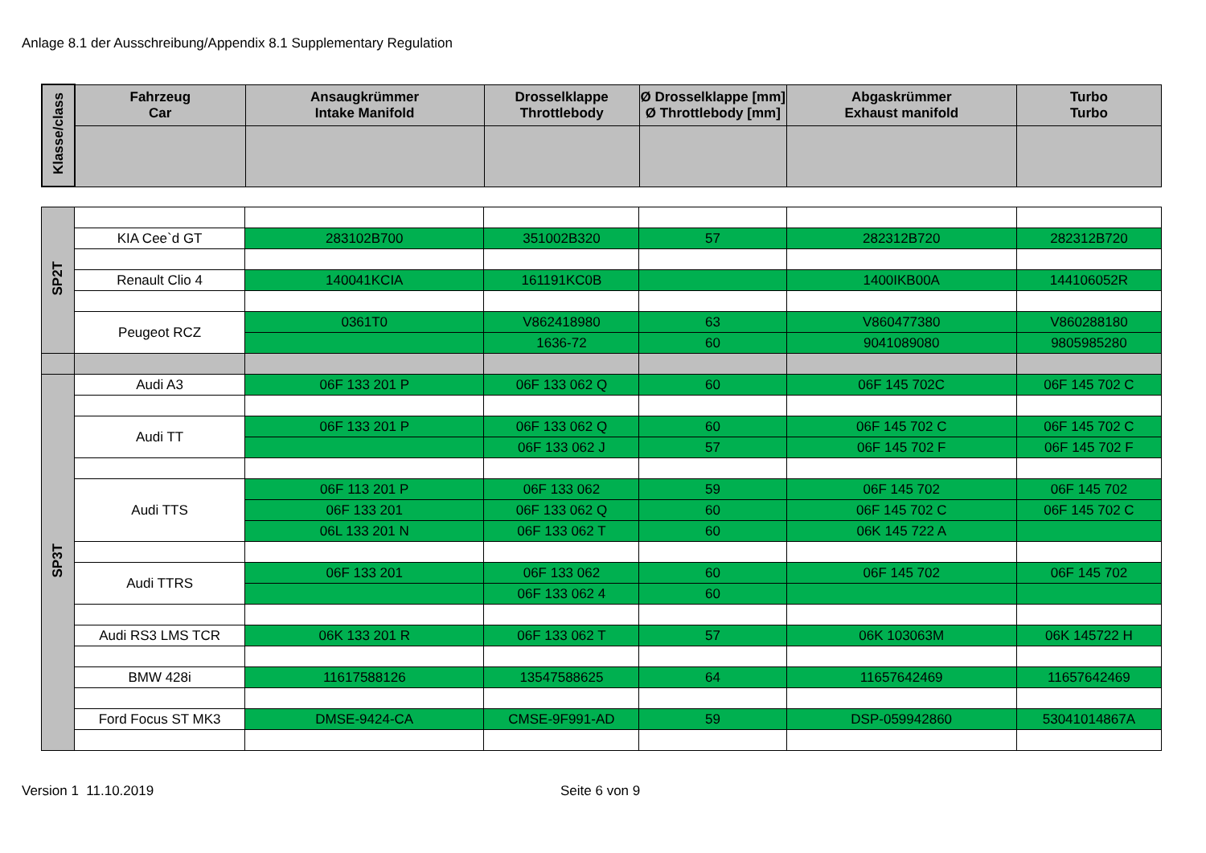Anlage 8.1 der Ausschreibung/Appendix 8.1 Supplementary Regulation
| Klasse/class | Fahrzeug Car | Ansaugkrümmer Intake Manifold | Drosselklappe Throttlebody | Ø Drosselklappe [mm] Ø Throttlebody [mm] | Abgaskrümmer Exhaust manifold | Turbo Turbo |
| --- | --- | --- | --- | --- | --- | --- |
| SP2T | | | | | | |
| | KIA Cee`d GT | 283102B700 | 351002B320 | 57 | 282312B720 | 282312B720 |
| | Renault Clio 4 | 140041KCIA | 161191KC0B | | 1400IKB00A | 144106052R |
| | Peugeot RCZ | 0361T0 | V862418980 | 63 | V860477380 | V860288180 |
| | | | 1636-72 | 60 | 9041089080 | 9805985280 |
| SP3T | Audi A3 | 06F 133 201 P | 06F 133 062 Q | 60 | 06F 145 702C | 06F 145 702 C |
| | Audi TT | 06F 133 201 P | 06F 133 062 Q | 60 | 06F 145 702 C | 06F 145 702 C |
| | | | 06F 133 062 J | 57 | 06F 145 702 F | 06F 145 702 F |
| | Audi TTS | 06F 113 201 P | 06F 133 062 | 59 | 06F 145 702 | 06F 145 702 |
| | | 06F 133 201 | 06F 133 062 Q | 60 | 06F 145 702 C | 06F 145 702 C |
| | | 06L 133 201 N | 06F 133 062 T | 60 | 06K 145 722 A | |
| | Audi TTRS | 06F 133 201 | 06F 133 062 | 60 | 06F 145 702 | 06F 145 702 |
| | | | 06F 133 062 4 | 60 | | |
| | Audi RS3 LMS TCR | 06K 133 201 R | 06F 133 062 T | 57 | 06K 103063M | 06K 145722 H |
| | BMW 428i | 11617588126 | 13547588625 | 64 | 11657642469 | 11657642469 |
| | Ford Focus ST MK3 | DMSE-9424-CA | CMSE-9F991-AD | 59 | DSP-059942860 | 53041014867A |
Version 1 11.10.2019 Seite 6 von 9